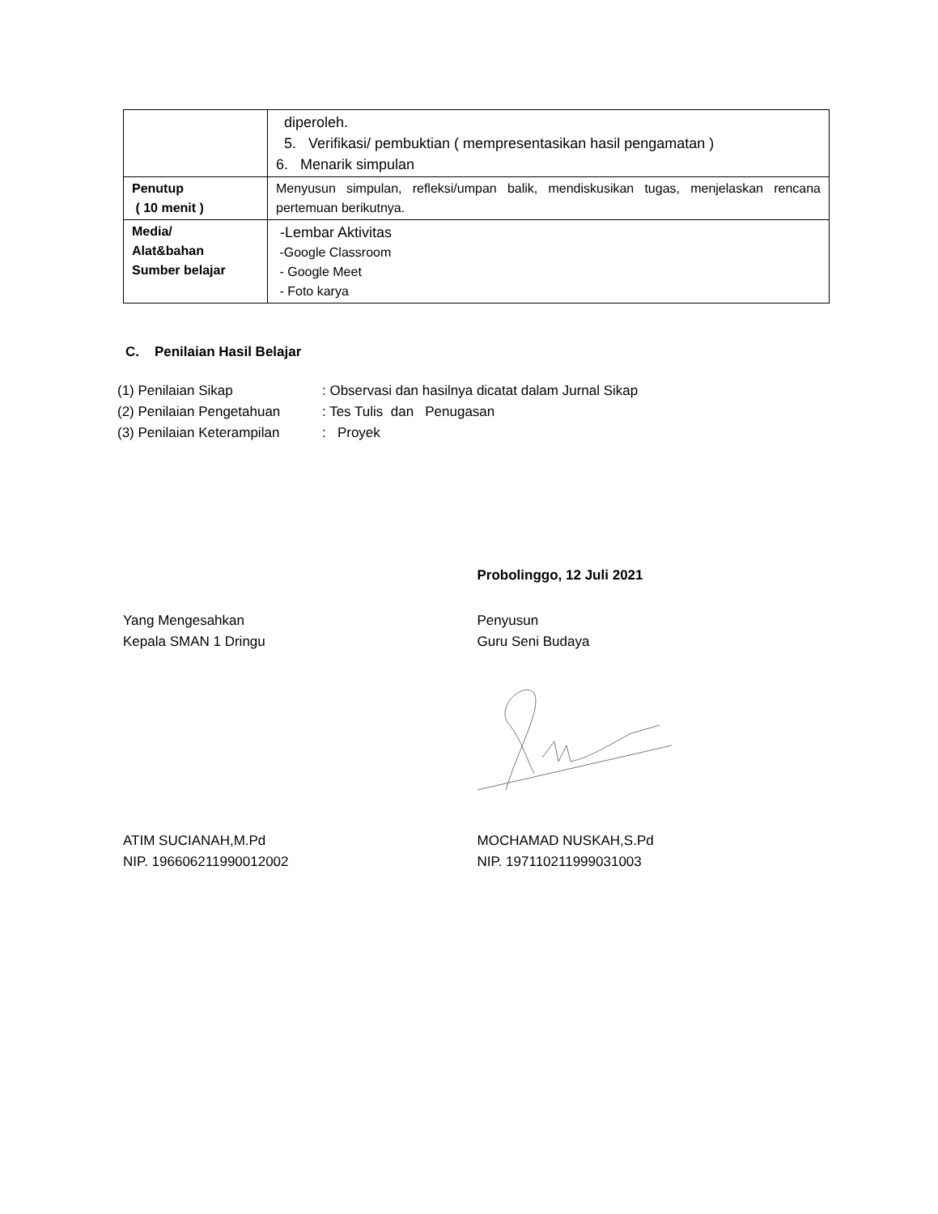| | diperoleh. 5. Verifikasi/ pembuktian ( mempresentasikan hasil pengamatan ) 6. Menarik simpulan |
| Penutup ( 10 menit ) | Menyusun simpulan, refleksi/umpan balik, mendiskusikan tugas, menjelaskan rencana pertemuan berikutnya. |
| Media/ Alat&bahan Sumber belajar | -Lembar Aktivitas -Google Classroom - Google Meet - Foto karya |
C. Penilaian Hasil Belajar
(1) Penilaian Sikap: Observasi dan hasilnya dicatat dalam Jurnal Sikap
(2) Penilaian Pengetahuan: Tes Tulis dan Penugasan
(3) Penilaian Keterampilan: Proyek
Probolinggo, 12 Juli 2021
Yang Mengesahkan
Kepala SMAN 1 Dringu
Penyusun
Guru Seni Budaya
ATIM SUCIANAH,M.Pd
NIP. 196606211990012002
MOCHAMAD NUSKAH,S.Pd
NIP. 197110211999031003